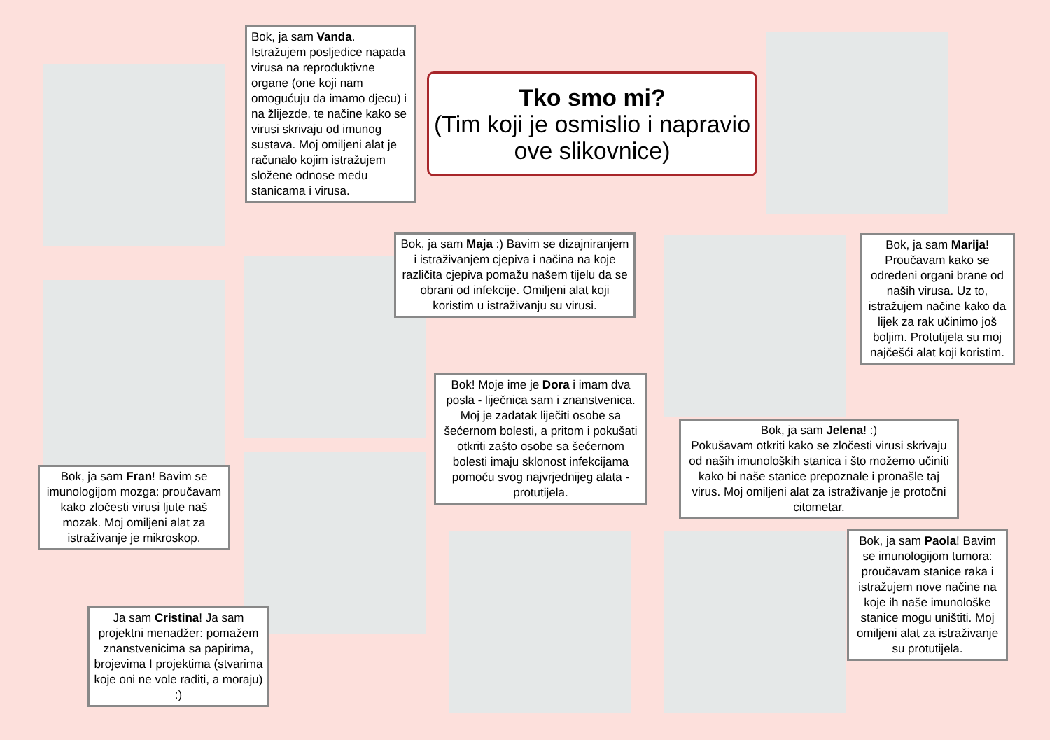Tko smo mi?
(Tim koji je osmislio i napravio ove slikovnice)
Bok, ja sam Vanda. Istražujem posljedice napada virusa na reproduktivne organe (one koji nam omogućuju da imamo djecu) i na žlijezde, te načine kako se virusi skrivaju od imunog sustava. Moj omiljeni alat je računalo kojim istražujem složene odnose među stanicama i virusa.
Bok, ja sam Maja :) Bavim se dizajniranjem i istraživanjem cjepiva i načina na koje različita cjepiva pomažu našem tijelu da se obrani od infekcije. Omiljeni alat koji koristim u istraživanju su virusi.
Bok, ja sam Marija! Proučavam kako se određeni organi brane od naših virusa. Uz to, istražujem načine kako da lijek za rak učinimo još boljim. Protutijela su moj najčešći alat koji koristim.
Bok! Moje ime je Dora i imam dva posla - liječnica sam i znanstvenica. Moj je zadatak liječiti osobe sa šećernom bolesti, a pritom i pokušati otkriti zašto osobe sa šećernom bolesti imaju sklonost infekcijama pomoću svog najvrjednijeg alata - protutijela.
Bok, ja sam Jelena! :)
Pokušavam otkriti kako se zločesti virusi skrivaju od naših imunoloških stanica i što možemo učiniti kako bi naše stanice prepoznale i pronašle taj virus. Moj omiljeni alat za istraživanje je protočni citometar.
Bok, ja sam Fran! Bavim se imunologijom mozga: proučavam kako zločesti virusi ljute naš mozak. Moj omiljeni alat za istraživanje je mikroskop.
Bok, ja sam Paola! Bavim se imunologijom tumora: proučavam stanice raka i istražujem nove načine na koje ih naše imunološke stanice mogu uništiti. Moj omiljeni alat za istraživanje su protutijela.
Ja sam Cristina! Ja sam projektni menadžer: pomažem znanstvenicima sa papirima, brojevima I projektima (stvarima koje oni ne vole raditi, a moraju) :)